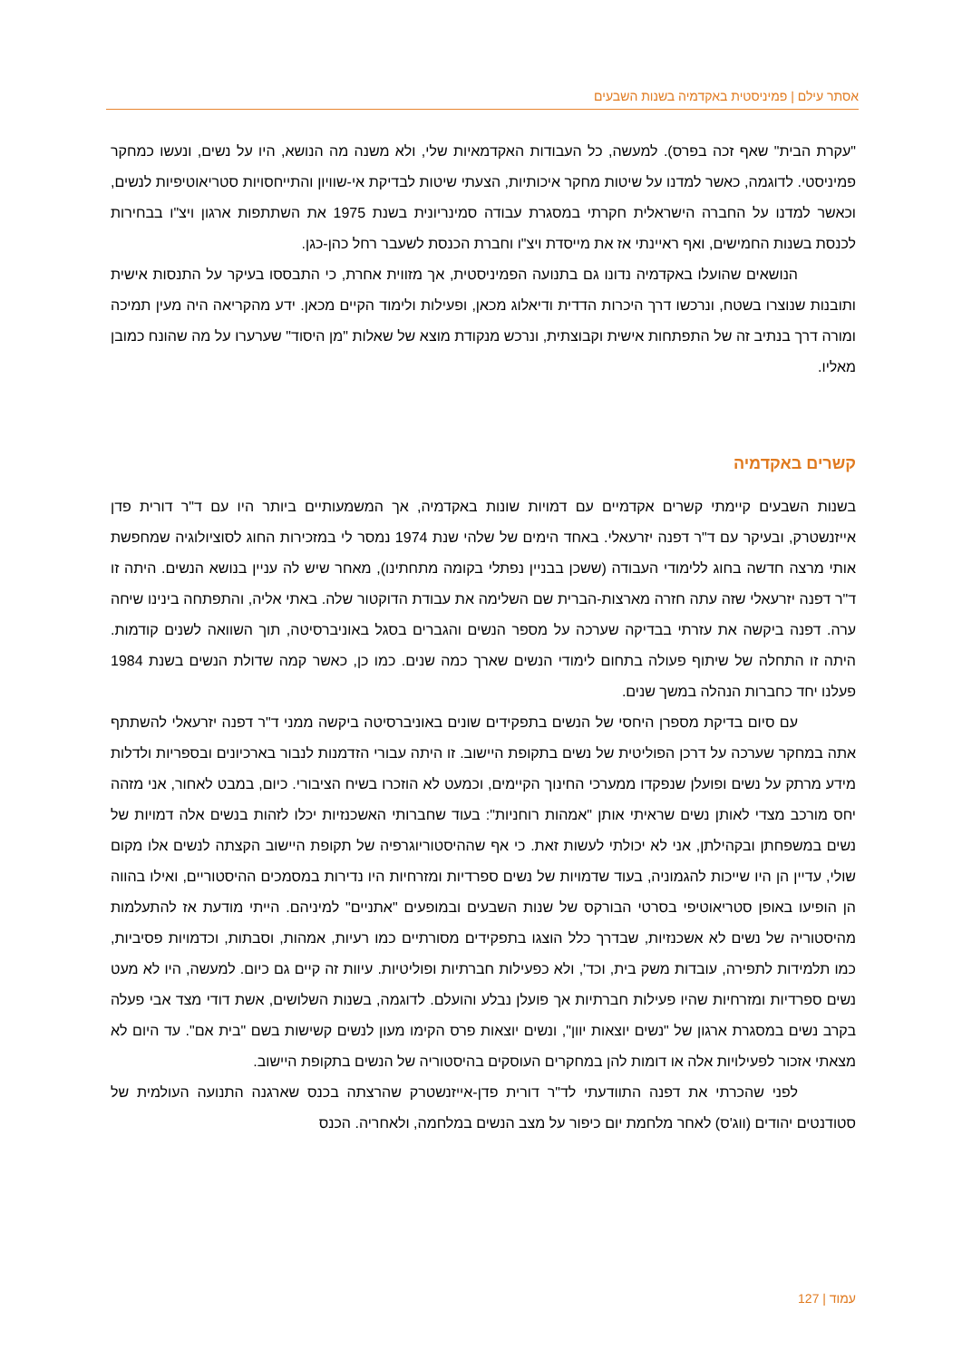אסתר עילם | פמיניסטית באקדמיה בשנות השבעים
"עקרת הבית" שאף זכה בפרס). למעשה, כל העבודות האקדמאיות שלי, ולא משנה מה הנושא, היו על נשים, ונעשו כמחקר פמיניסטי. לדוגמה, כאשר למדנו על שיטות מחקר איכותיות, הצעתי שיטות לבדיקת אי-שוויון והתייחסויות סטריאוטיפיות לנשים, וכאשר למדנו על החברה הישראלית חקרתי במסגרת עבודה סמינריונית בשנת 1975 את השתתפות ארגון ויצ"ו בבחירות לכנסת בשנות החמישים, ואף ראיינתי אז את מייסדת ויצ"ו וחברת הכנסת לשעבר רחל כהן-כגן.
הנושאים שהועלו באקדמיה נדונו גם בתנועה הפמיניסטית, אך מזווית אחרת, כי התבססו בעיקר על התנסות אישית ותובנות שנוצרו בשטח, ונרכשו דרך היכרות הדדית ודיאלוג מכאן, ופעילות ולימוד הקיים מכאן. ידע מהקריאה היה מעין תמיכה ומורה דרך בנתיב זה של התפתחות אישית וקבוצתית, ונרכש מנקודת מוצא של שאלות "מן היסוד" שערערו על מה שהונח כמובן מאליו.
קשרים באקדמיה
בשנות השבעים קיימתי קשרים אקדמיים עם דמויות שונות באקדמיה, אך המשמעותיים ביותר היו עם ד"ר דורית פדן אייזנשטרק, ובעיקר עם ד"ר דפנה יזרעאלי. באחד הימים של שלהי שנת 1974 נמסר לי במזכירות החוג לסוציולוגיה שמחפשת אותי מרצה חדשה בחוג ללימודי העבודה (ששכן בבניין נפתלי בקומה מתחתינו), מאחר שיש לה עניין בנושא הנשים. היתה זו ד"ר דפנה יזרעאלי שזה עתה חזרה מארצות-הברית שם השלימה את עבודת הדוקטור שלה. באתי אליה, והתפתחה בינינו שיחה ערה. דפנה ביקשה את עזרתי בבדיקה שערכה על מספר הנשים והגברים בסגל באוניברסיטה, תוך השוואה לשנים קודמות. היתה זו התחלה של שיתוף פעולה בתחום לימודי הנשים שארך כמה שנים. כמו כן, כאשר קמה שדולת הנשים בשנת 1984 פעלנו יחד כחברות הנהלה במשך שנים.
עם סיום בדיקת מספרן היחסי של הנשים בתפקידים שונים באוניברסיטה ביקשה ממני ד"ר דפנה יזרעאלי להשתתף אתה במחקר שערכה על דרכן הפוליטית של נשים בתקופת היישוב. זו היתה עבורי הזדמנות לנבור בארכיונים ובספריות ולדלות מידע מרתק על נשים ופועלן שנפקדו ממערכי החינוך הקיימים, וכמעט לא הוזכרו בשיח הציבורי. כיום, במבט לאחור, אני מזהה יחס מורכב מצדי לאותן נשים שראיתי אותן "אמהות רוחניות": בעוד שחברותי האשכנזיות יכלו לזהות בנשים אלה דמויות של נשים במשפחתן ובקהילתן, אני לא יכולתי לעשות זאת. כי אף שההיסטוריוגרפיה של תקופת היישוב הקצתה לנשים אלו מקום שולי, עדיין הן היו שייכות להגמוניה, בעוד שדמויות של נשים ספרדיות ומזרחיות היו נדירות במסמכים ההיסטוריים, ואילו בהווה הן הופיעו באופן סטריאוטיפי בסרטי הבורקס של שנות השבעים ובמופעים "אתניים" למיניהם. הייתי מודעת אז להתעלמות מהיסטוריה של נשים לא אשכנזיות, שבדרך כלל הוצגו בתפקידים מסורתיים כמו רעיות, אמהות, וסבתות, וכדמויות פסיביות, כמו תלמידות לתפירה, עובדות משק בית, וכד', ולא כפעילות חברתיות ופוליטיות. עיוות זה קיים גם כיום. למעשה, היו לא מעט נשים ספרדיות ומזרחיות שהיו פעילות חברתיות אך פועלן נבלע והועלם. לדוגמה, בשנות השלושים, אשת דודי מצד אבי פעלה בקרב נשים במסגרת ארגון של "נשים יוצאות יוון", ונשים יוצאות פרס הקימו מעון לנשים קשישות בשם "בית אם". עד היום לא מצאתי אזכור לפעילויות אלה או דומות להן במחקרים העוסקים בהיסטוריה של הנשים בתקופת היישוב.
לפני שהכרתי את דפנה התוודעתי לד"ר דורית פדן-אייזנשטרק שהרצתה בכנס שארגנה התנועה העולמית של סטודנטים יהודים (ווג'ס) לאחר מלחמת יום כיפור על מצב הנשים במלחמה, ולאחריה. הכנס
עמוד | 127